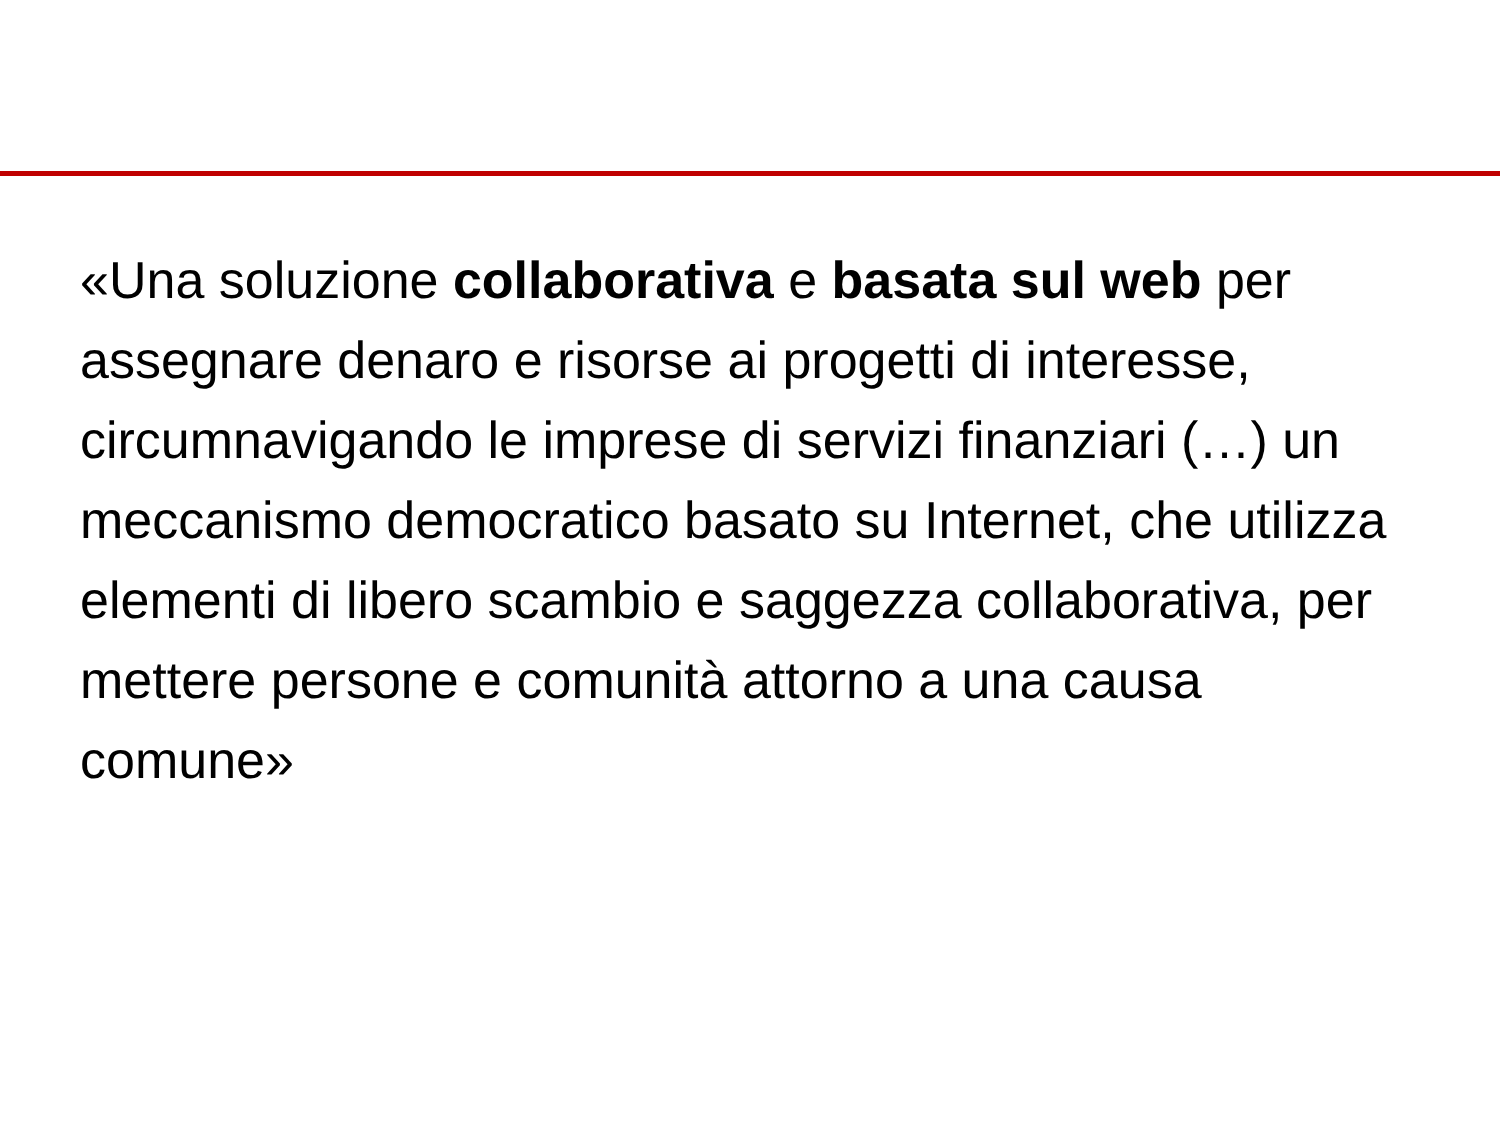«Una soluzione collaborativa e basata sul web per assegnare denaro e risorse ai progetti di interesse, circumnavigando le imprese di servizi finanziari (…) un meccanismo democratico basato su Internet, che utilizza elementi di libero scambio e saggezza collaborativa, per mettere persone e comunità attorno a una causa comune»